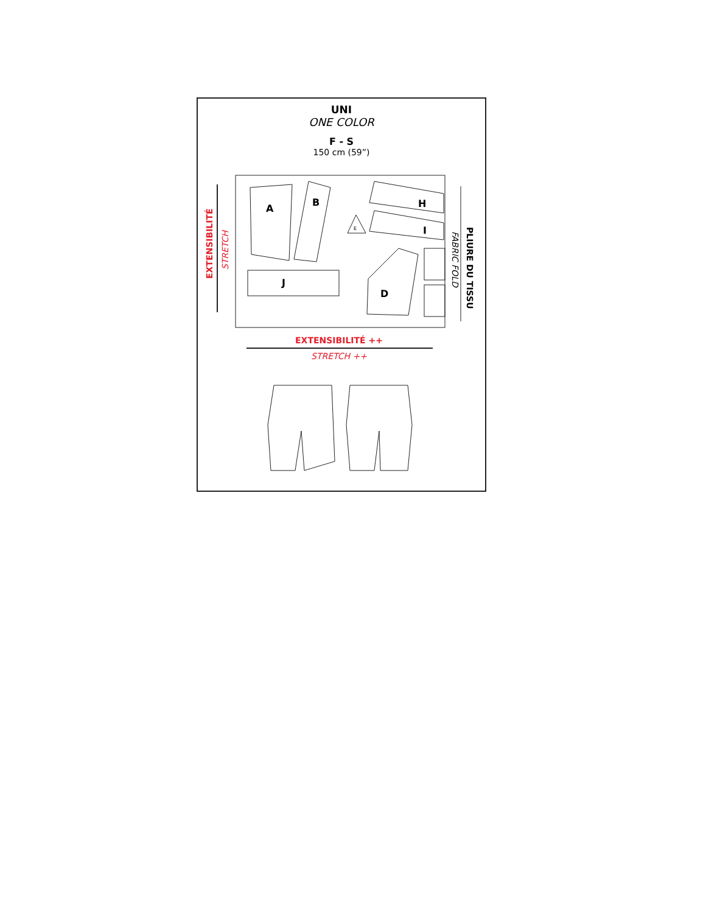UNI
ONE COLOR
F - S
150 cm (59”)
EXTENSIBILITÉ
STRETCH
A
B
E
J
H
I
D
PLIURE DU TISSU
FABRIC FOLD
EXTENSIBILITÉ ++
STRETCH ++